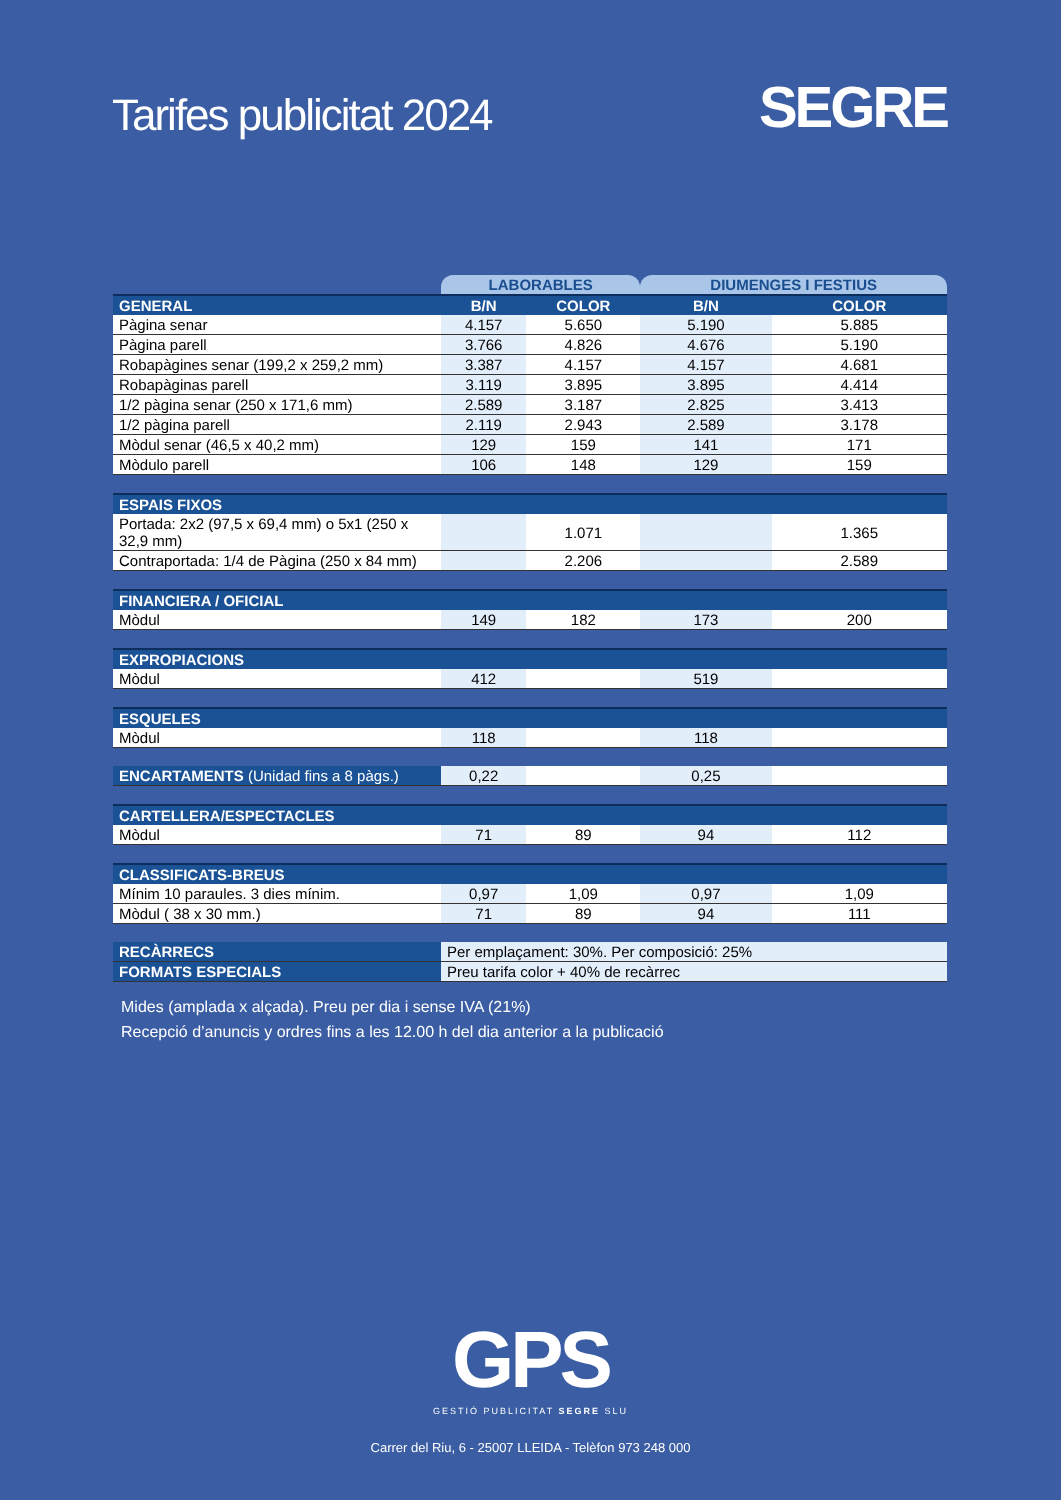Tarifes publicitat 2024
SEGRE
| | LABORABLES | | DIUMENGES I FESTIUS | |
| GENERAL | B/N | COLOR | B/N | COLOR |
| Pàgina senar | 4.157 | 5.650 | 5.190 | 5.885 |
| Pàgina parell | 3.766 | 4.826 | 4.676 | 5.190 |
| Robapàgines senar (199,2 x 259,2 mm) | 3.387 | 4.157 | 4.157 | 4.681 |
| Robapàginas parell | 3.119 | 3.895 | 3.895 | 4.414 |
| 1/2 pàgina senar (250 x 171,6 mm) | 2.589 | 3.187 | 2.825 | 3.413 |
| 1/2 pàgina parell | 2.119 | 2.943 | 2.589 | 3.178 |
| Mòdul senar (46,5 x 40,2 mm) | 129 | 159 | 141 | 171 |
| Mòdulo parell | 106 | 148 | 129 | 159 |
| ESPAIS FIXOS | | | | |
| Portada: 2x2 (97,5 x 69,4 mm) o 5x1 (250 x 32,9 mm) | | 1.071 | | 1.365 |
| Contraportada: 1/4 de Pàgina (250 x 84 mm) | | 2.206 | | 2.589 |
| FINANCIERA / OFICIAL | | | | |
| Mòdul | 149 | 182 | 173 | 200 |
| EXPROPIACIONS | | | | |
| Mòdul | 412 | | 519 | |
| ESQUELES | | | | |
| Mòdul | 118 | | 118 | |
| ENCARTAMENTS (Unidad fins a 8 pàgs.) | 0,22 | | 0,25 | |
| CARTELLERA/ESPECTACLES | | | | |
| Mòdul | 71 | 89 | 94 | 112 |
| CLASSIFICATS-BREUS | | | | |
| Mínim 10 paraules. 3 dies mínim. | 0,97 | 1,09 | 0,97 | 1,09 |
| Mòdul ( 38 x 30 mm.) | 71 | 89 | 94 | 111 |
| RECÀRRECS | Per emplaçament: 30%. Per composició: 25% | | | |
| FORMATS ESPECIALS | Preu tarifa color + 40% de recàrrec | | | |
Mides (amplada x alçada). Preu per dia i sense IVA (21%)
Recepció d’anuncis y ordres fins a les 12.00 h del dia anterior a la publicació
GPS
GESTIÓ PUBLICITAT SEGRE SLU
Carrer del Riu, 6 - 25007 LLEIDA - Telèfon 973 248 000